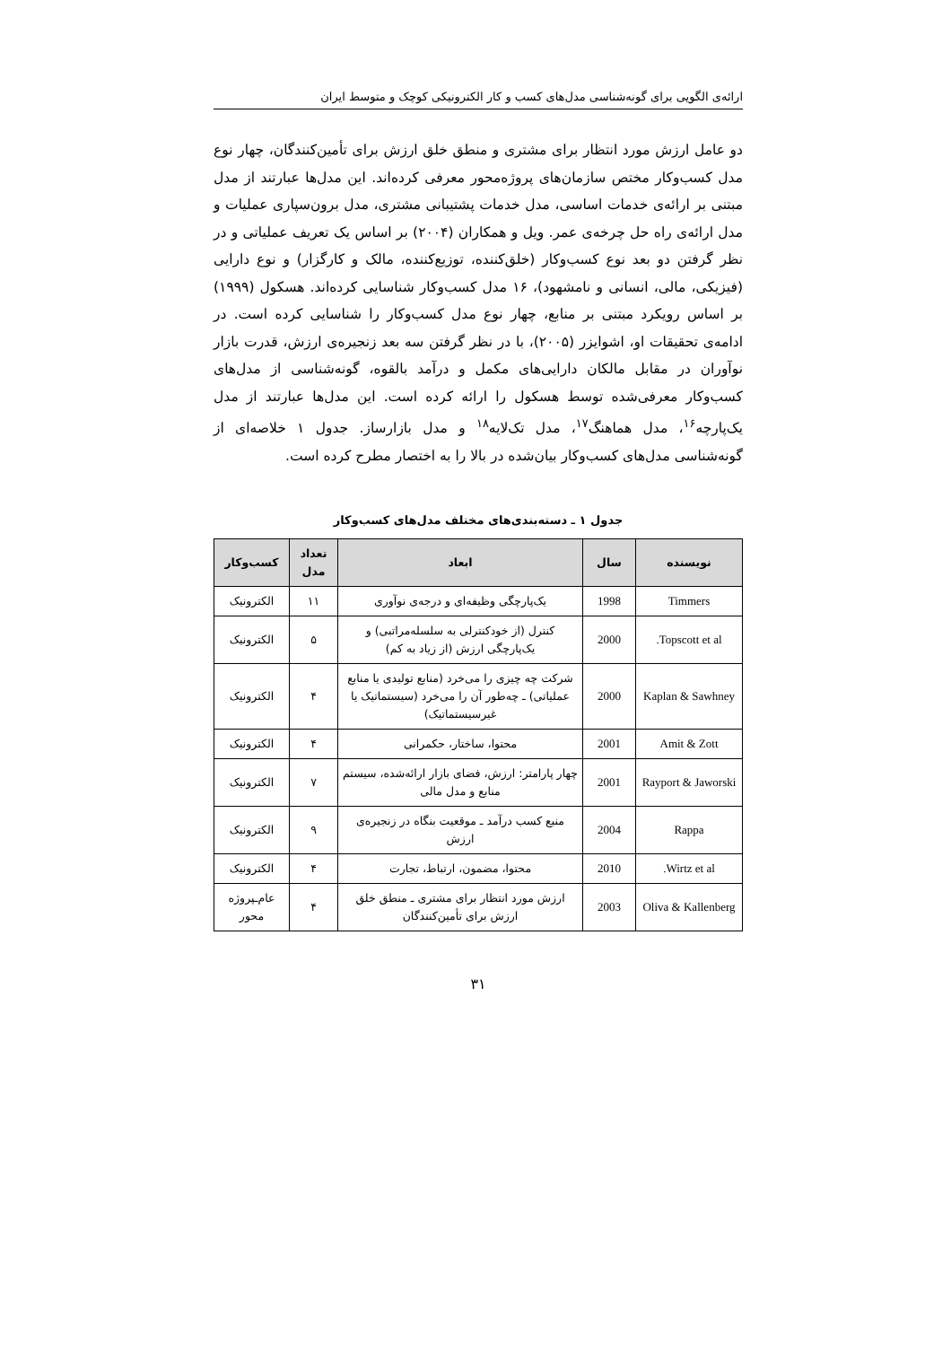ارائه‌ی الگویی برای گونه‌شناسی مدل‌های کسب و کار الکترونیکی کوچک و متوسط ایران
دو عامل ارزش مورد انتظار برای مشتری و منطق خلق ارزش برای تأمین‌کنندگان، چهار نوع مدل کسب‌وکار مختص سازمان‌های پروژه‌محور معرفی کرده‌اند. این مدل‌ها عبارتند از مدل مبتنی بر ارائه‌ی خدمات اساسی، مدل خدمات پشتیبانی مشتری، مدل برون‌سپاری عملیات و مدل ارائه‌ی راه حل چرخه‌ی عمر. ویل و همکاران (۲۰۰۴) بر اساس یک تعریف عملیاتی و در نظر گرفتن دو بعد نوع کسب‌وکار (خلق‌کننده، توزیع‌کننده، مالک و کارگزار) و نوع دارایی (فیزیکی، مالی، انسانی و نامشهود)، ۱۶ مدل کسب‌وکار شناسایی کرده‌اند. هسکول (۱۹۹۹) بر اساس رویکرد مبتنی بر منابع، چهار نوع مدل کسب‌وکار را شناسایی کرده است. در ادامه‌ی تحقیقات او، اشوایزر (۲۰۰۵)، با در نظر گرفتن سه بعد زنجیره‌ی ارزش، قدرت بازار نوآوران در مقابل مالکان دارایی‌های مکمل و درآمد بالقوه، گونه‌شناسی از مدل‌های کسب‌وکار معرفی‌شده توسط هسکول را ارائه کرده است. این مدل‌ها عبارتند از مدل یک‌پارچه<sup>۱۶</sup>، مدل هماهنگ<sup>۱۷</sup>، مدل تک‌لایه<sup>۱۸</sup> و مدل بازارساز. جدول ۱ خلاصه‌ای از گونه‌شناسی مدل‌های کسب‌وکار بیان‌شده در بالا را به اختصار مطرح کرده است.
جدول ۱ ـ دسته‌بندی‌های مختلف مدل‌های کسب‌وکار
| نویسنده | سال | ابعاد | تعداد مدل | کسب‌وکار |
| --- | --- | --- | --- | --- |
| Timmers | 1998 | یک‌پارچگی وظیفه‌ای و درجه‌ی نوآوری | ۱۱ | الکترونیک |
| Topscott et al. | 2000 | کنترل (از خودکنترلی به سلسله‌مراتبی) و یک‌پارچگی ارزش (از زیاد به کم) | ۵ | الکترونیک |
| Kaplan & Sawhney | 2000 | شرکت چه چیزی را می‌خرد (منابع تولیدی یا منابع عملیاتی) ـ چه‌طور آن را می‌خرد (سیستماتیک یا غیرسیستماتیک) | ۴ | الکترونیک |
| Amit & Zott | 2001 | محتوا، ساختار، حکمرانی | ۴ | الکترونیک |
| Rayport & Jaworski | 2001 | چهار پارامتر: ارزش، فضای بازار ارائه‌شده، سیستم منابع و مدل مالی | ۷ | الکترونیک |
| Rappa | 2004 | منبع کسب درآمد ـ موقعیت بنگاه در زنجیره‌ی ارزش | ۹ | الکترونیک |
| Wirtz et al. | 2010 | محتوا، مضمون، ارتباط، تجارت | ۴ | الکترونیک |
| Oliva & Kallenberg | 2003 | ارزش مورد انتظار برای مشتری ـ منطق خلق ارزش برای تأمین‌کنندگان | ۴ | عام‌ـپروژه محور |
۳۱